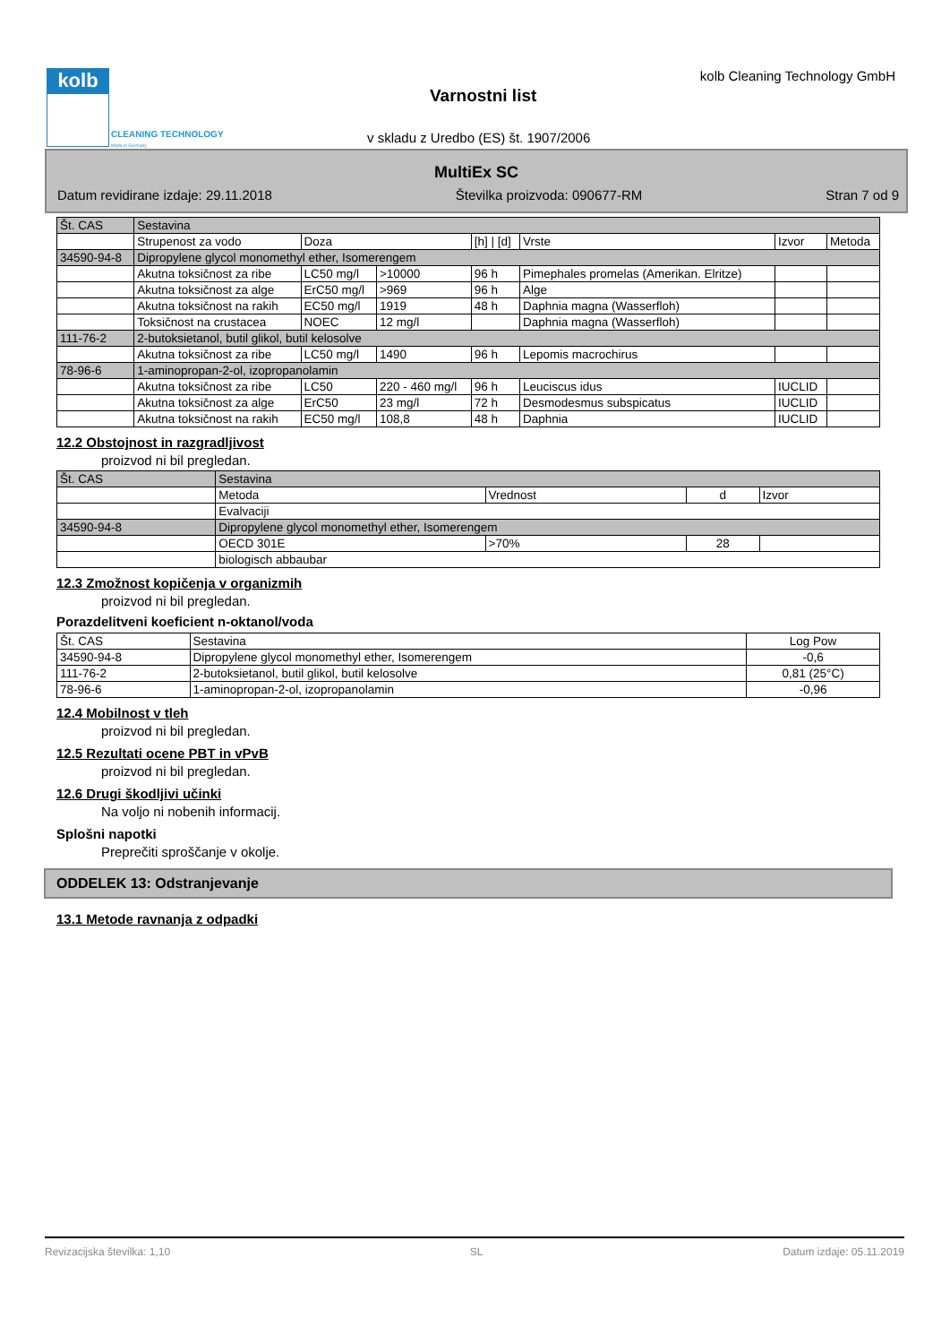kolb
CLEANING TECHNOLOGY
Made in Germany
kolb Cleaning Technology GmbH
Varnostni list
v skladu z Uredbo (ES) št. 1907/2006
MultiEx SC
Datum revidirane izdaje: 29.11.2018 Številka proizvoda: 090677-RM Stran 7 od 9
| Št. CAS | Sestavina | | | | | | |
| --- | --- | --- | --- | --- | --- | --- | --- |
| | Strupenost za vodo | Doza | | [h] / [d] | Vrste | Izvor | Metoda |
| 34590-94-8 | Dipropylene glycol monomethyl ether, Isomerengem | | | | | | |
| | Akutna toksičnost za ribe | LC50 mg/l | >10000 | 96 h | Pimephales promelas (Amerikan. Elritze) | | |
| | Akutna toksičnost za alge | ErC50 mg/l | >969 | 96 h | Alge | | |
| | Akutna toksičnost na rakih | EC50 mg/l | 1919 | 48 h | Daphnia magna (Wasserfloh) | | |
| | Toksičnost na crustacea | NOEC | 12 mg/l | | Daphnia magna (Wasserfloh) | | |
| 111-76-2 | 2-butoksietanol, butil glikol, butil kelosolve | | | | | | |
| | Akutna toksičnost za ribe | LC50 mg/l | 1490 | 96 h | Lepomis macrochirus | | |
| 78-96-6 | 1-aminopropan-2-ol, izopropanolamin | | | | | | |
| | Akutna toksičnost za ribe | LC50 | 220 - 460 mg/l | 96 h | Leuciscus idus | IUCLID | |
| | Akutna toksičnost za alge | ErC50 | 23 mg/l | 72 h | Desmodesmus subspicatus | IUCLID | |
| | Akutna toksičnost na rakih | EC50 mg/l | 108,8 | 48 h | Daphnia | IUCLID | |
12.2 Obstojnost in razgradljivost
proizvod ni bil pregledan.
| Št. CAS | Sestavina | | | |
| --- | --- | --- | --- | --- |
| | Metoda | Vrednost | d | Izvor |
| | Evalvaciji | | | |
| 34590-94-8 | Dipropylene glycol monomethyl ether, Isomerengem | | | |
| | OECD 301E | >70% | 28 | |
| | biologisch abbaubar | | | |
12.3 Zmožnost kopičenja v organizmih
proizvod ni bil pregledan.
Porazdelitveni koeficient n-oktanol/voda
| Št. CAS | Sestavina | Log Pow |
| --- | --- | --- |
| 34590-94-8 | Dipropylene glycol monomethyl ether, Isomerengem | -0,6 |
| 111-76-2 | 2-butoksietanol, butil glikol, butil kelosolve | 0,81 (25°C) |
| 78-96-6 | 1-aminopropan-2-ol, izopropanolamin | -0,96 |
12.4 Mobilnost v tleh
proizvod ni bil pregledan.
12.5 Rezultati ocene PBT in vPvB
proizvod ni bil pregledan.
12.6 Drugi škodljivi učinki
Na voljo ni nobenih informacij.
Splošni napotki
Preprečiti sproščanje v okolje.
ODDELEK 13: Odstranjevanje
13.1 Metode ravnanja z odpadki
Revizacijska številka: 1,10 SL Datum izdaje: 05.11.2019